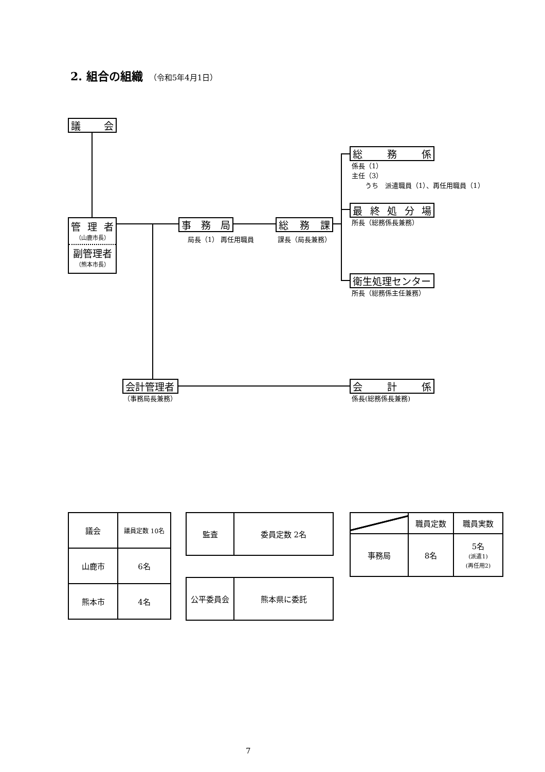2. 組合の組織 （令和5年4月1日）
議会
総務係
係長（1）
主任（3）
　　うち　派遣職員（1）、再任用職員（1）
最終処分場
所長（総務係長兼務）
管 理 者
（山鹿市長）
副管理者
（熊本市長）
事務局
局長（1） 再任用職員
総務課
課長（局長兼務）
衛生処理センター
所長（総務係主任兼務）
会計管理者
（事務局長兼務）
会計係
係長(総務係長兼務)
| 議会 | 議員定数 10名 |
| 山鹿市 | 6名 |
| 熊本市 | 4名 |
| 監査 | 委員定数 2名 |
| 公平委員会 | 熊本県に委託 |
| | 職員定数 | 職員実数 |
| --- | --- | --- |
| 事務局 | 8名 | 5名 (派遣1) (再任用2) |
7